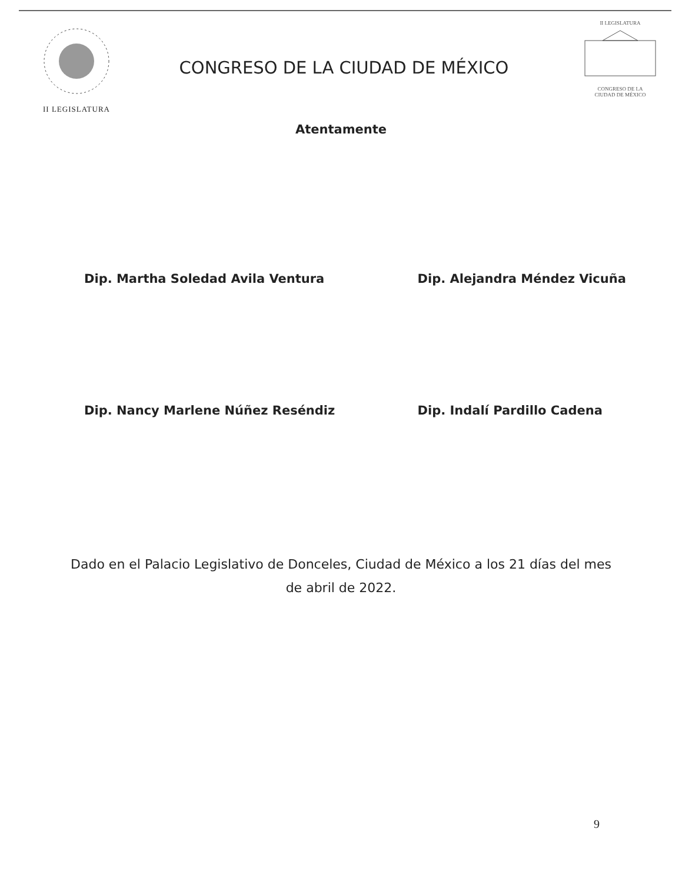II LEGISLATURA
CONGRESO DE LA CIUDAD DE MÉXICO
II LEGISLATURA
CONGRESO DE LA
CIUDAD DE MÉXICO
Atentamente
Dip. Martha Soledad Avila Ventura
Dip. Alejandra Méndez Vicuña
Dip. Nancy Marlene Núñez Reséndiz
Dip. Indalí Pardillo Cadena
Dado en el Palacio Legislativo de Donceles, Ciudad de México a los 21 días del mes de abril de 2022.
9